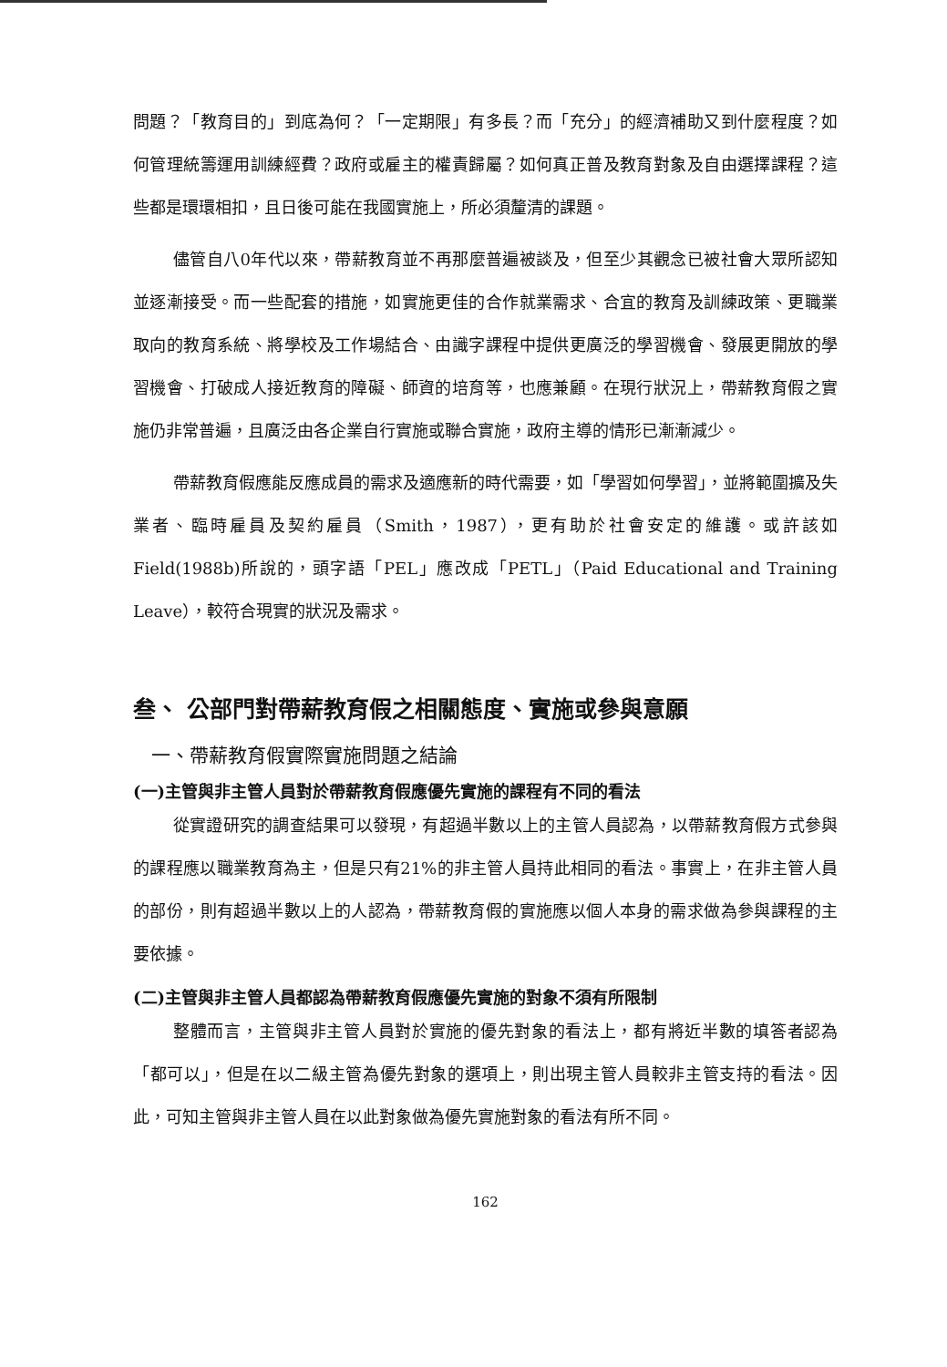問題？「教育目的」到底為何？「一定期限」有多長？而「充分」的經濟補助又到什麼程度？如何管理統籌運用訓練經費？政府或雇主的權責歸屬？如何真正普及教育對象及自由選擇課程？這些都是環環相扣，且日後可能在我國實施上，所必須釐清的課題。
儘管自八0年代以來，帶薪教育並不再那麼普遍被談及，但至少其觀念已被社會大眾所認知並逐漸接受。而一些配套的措施，如實施更佳的合作就業需求、合宜的教育及訓練政策、更職業取向的教育系統、將學校及工作場結合、由識字課程中提供更廣泛的學習機會、發展更開放的學習機會、打破成人接近教育的障礙、師資的培育等，也應兼顧。在現行狀況上，帶薪教育假之實施仍非常普遍，且廣泛由各企業自行實施或聯合實施，政府主導的情形已漸漸減少。
帶薪教育假應能反應成員的需求及適應新的時代需要，如「學習如何學習」，並將範圍擴及失業者、臨時雇員及契約雇員（Smith，1987），更有助於社會安定的維護。或許該如Field(1988b)所說的，頭字語「PEL」應改成「PETL」（Paid Educational and Training Leave），較符合現實的狀況及需求。
叁、 公部門對帶薪教育假之相關態度、實施或參與意願
一、帶薪教育假實際實施問題之結論
(一)主管與非主管人員對於帶薪教育假應優先實施的課程有不同的看法
從實證研究的調查結果可以發現，有超過半數以上的主管人員認為，以帶薪教育假方式參與的課程應以職業教育為主，但是只有21%的非主管人員持此相同的看法。事實上，在非主管人員的部份，則有超過半數以上的人認為，帶薪教育假的實施應以個人本身的需求做為參與課程的主要依據。
(二)主管與非主管人員都認為帶薪教育假應優先實施的對象不須有所限制
整體而言，主管與非主管人員對於實施的優先對象的看法上，都有將近半數的填答者認為「都可以」，但是在以二級主管為優先對象的選項上，則出現主管人員較非主管支持的看法。因此，可知主管與非主管人員在以此對象做為優先實施對象的看法有所不同。
162